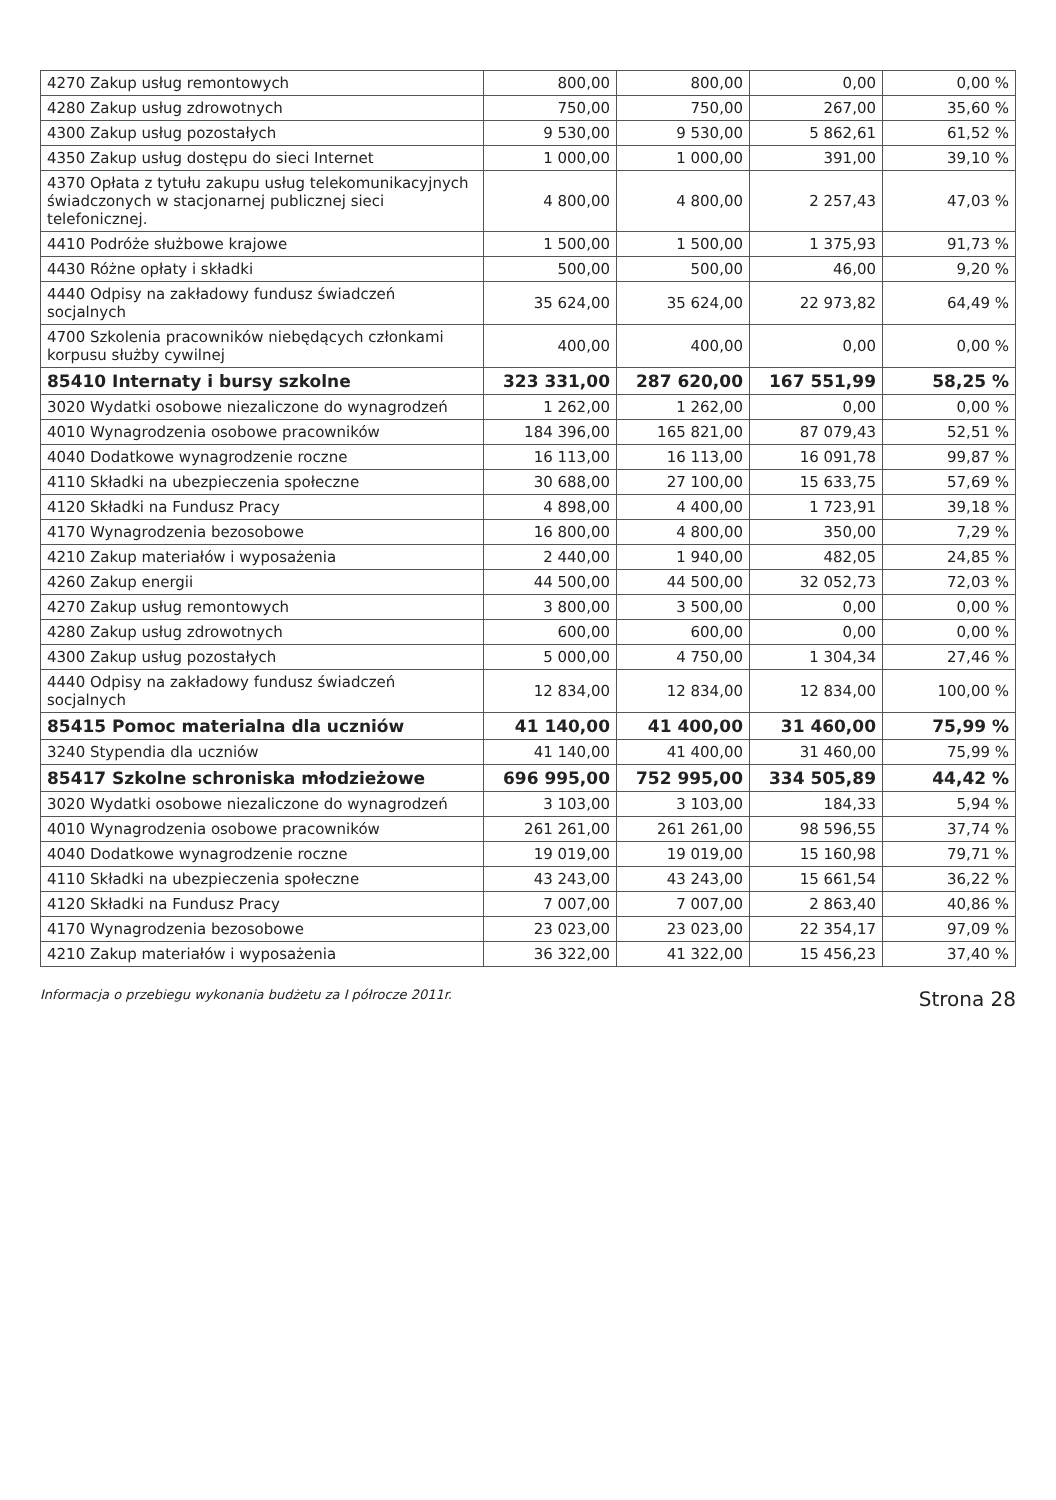| 4270 Zakup usług remontowych | 800,00 | 800,00 | 0,00 | 0,00 % |
| 4280 Zakup usług zdrowotnych | 750,00 | 750,00 | 267,00 | 35,60 % |
| 4300 Zakup usług pozostałych | 9 530,00 | 9 530,00 | 5 862,61 | 61,52 % |
| 4350 Zakup usług dostępu do sieci Internet | 1 000,00 | 1 000,00 | 391,00 | 39,10 % |
| 4370 Opłata z tytułu zakupu usług telekomunikacyjnych świadczonych w stacjonarnej publicznej sieci telefonicznej. | 4 800,00 | 4 800,00 | 2 257,43 | 47,03 % |
| 4410 Podróże służbowe krajowe | 1 500,00 | 1 500,00 | 1 375,93 | 91,73 % |
| 4430 Różne opłaty i składki | 500,00 | 500,00 | 46,00 | 9,20 % |
| 4440 Odpisy na zakładowy fundusz świadczeń socjalnych | 35 624,00 | 35 624,00 | 22 973,82 | 64,49 % |
| 4700 Szkolenia pracowników niebędących członkami korpusu służby cywilnej | 400,00 | 400,00 | 0,00 | 0,00 % |
| 85410 Internaty i bursy szkolne | 323 331,00 | 287 620,00 | 167 551,99 | 58,25 % |
| 3020 Wydatki osobowe niezaliczone do wynagrodzeń | 1 262,00 | 1 262,00 | 0,00 | 0,00 % |
| 4010 Wynagrodzenia osobowe pracowników | 184 396,00 | 165 821,00 | 87 079,43 | 52,51 % |
| 4040 Dodatkowe wynagrodzenie roczne | 16 113,00 | 16 113,00 | 16 091,78 | 99,87 % |
| 4110 Składki na ubezpieczenia społeczne | 30 688,00 | 27 100,00 | 15 633,75 | 57,69 % |
| 4120 Składki na Fundusz Pracy | 4 898,00 | 4 400,00 | 1 723,91 | 39,18 % |
| 4170 Wynagrodzenia bezosobowe | 16 800,00 | 4 800,00 | 350,00 | 7,29 % |
| 4210 Zakup materiałów i wyposażenia | 2 440,00 | 1 940,00 | 482,05 | 24,85 % |
| 4260 Zakup energii | 44 500,00 | 44 500,00 | 32 052,73 | 72,03 % |
| 4270 Zakup usług remontowych | 3 800,00 | 3 500,00 | 0,00 | 0,00 % |
| 4280 Zakup usług zdrowotnych | 600,00 | 600,00 | 0,00 | 0,00 % |
| 4300 Zakup usług pozostałych | 5 000,00 | 4 750,00 | 1 304,34 | 27,46 % |
| 4440 Odpisy na zakładowy fundusz świadczeń socjalnych | 12 834,00 | 12 834,00 | 12 834,00 | 100,00 % |
| 85415 Pomoc materialna dla uczniów | 41 140,00 | 41 400,00 | 31 460,00 | 75,99 % |
| 3240 Stypendia dla uczniów | 41 140,00 | 41 400,00 | 31 460,00 | 75,99 % |
| 85417 Szkolne schroniska młodzieżowe | 696 995,00 | 752 995,00 | 334 505,89 | 44,42 % |
| 3020 Wydatki osobowe niezaliczone do wynagrodzeń | 3 103,00 | 3 103,00 | 184,33 | 5,94 % |
| 4010 Wynagrodzenia osobowe pracowników | 261 261,00 | 261 261,00 | 98 596,55 | 37,74 % |
| 4040 Dodatkowe wynagrodzenie roczne | 19 019,00 | 19 019,00 | 15 160,98 | 79,71 % |
| 4110 Składki na ubezpieczenia społeczne | 43 243,00 | 43 243,00 | 15 661,54 | 36,22 % |
| 4120 Składki na Fundusz Pracy | 7 007,00 | 7 007,00 | 2 863,40 | 40,86 % |
| 4170 Wynagrodzenia bezosobowe | 23 023,00 | 23 023,00 | 22 354,17 | 97,09 % |
| 4210 Zakup materiałów i wyposażenia | 36 322,00 | 41 322,00 | 15 456,23 | 37,40 % |
Informacja o przebiegu wykonania budżetu za I półrocze 2011r. Strona 28